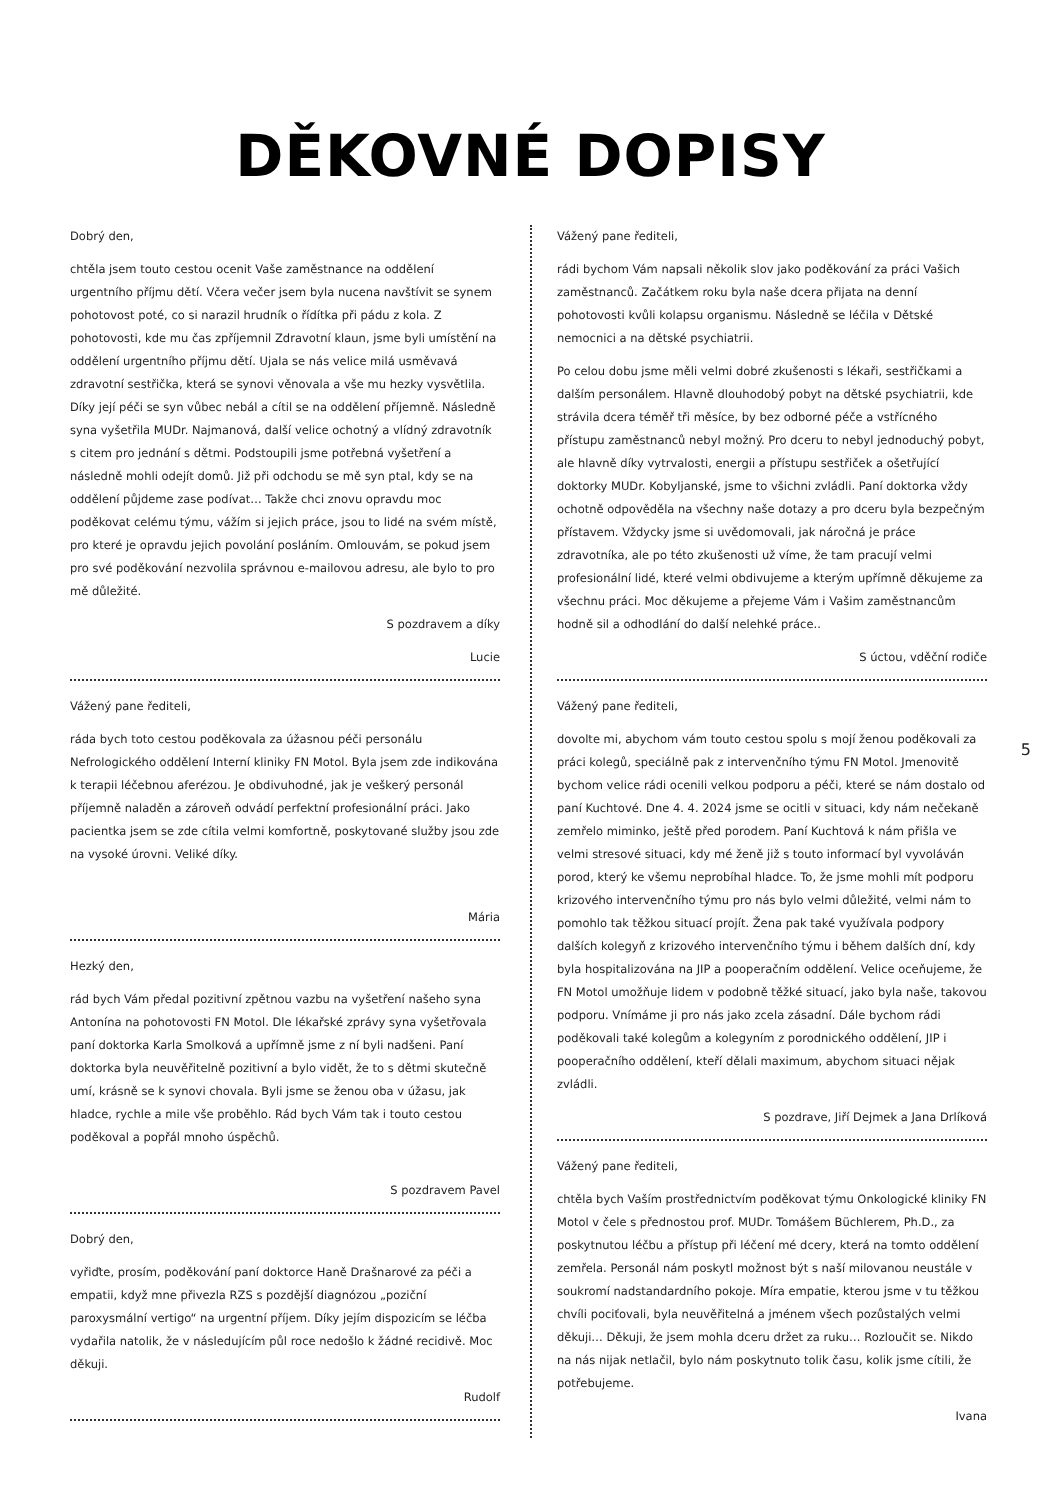DĚKOVNÉ DOPISY
Dobrý den,
chtěla jsem touto cestou ocenit Vaše zaměstnance na oddělení urgentního příjmu dětí. Včera večer jsem byla nucena navštívit se synem pohotovost poté, co si narazil hrudník o řídítka při pádu z kola. Z pohotovosti, kde mu čas zpříjemnil Zdravotní klaun, jsme byli umístění na oddělení urgentního příjmu dětí. Ujala se nás velice milá usměvavá zdravotní sestřička, která se synovi věnovala a vše mu hezky vysvětlila. Díky její péči se syn vůbec nebál a cítil se na oddělení příjemně. Následně syna vyšetřila MUDr. Najmanová, další velice ochotný a vlídný zdravotník s citem pro jednání s dětmi. Podstoupili jsme potřebná vyšetření a následně mohli odejít domů. Již při odchodu se mě syn ptal, kdy se na oddělení půjdeme zase podívat… Takže chci znovu opravdu moc poděkovat celému týmu, vážím si jejich práce, jsou to lidé na svém místě, pro které je opravdu jejich povolání posláním. Omlouvám, se pokud jsem pro své poděkování nezvolila správnou e-mailovou adresu, ale bylo to pro mě důležité.
S pozdravem a díky
Lucie
Vážený pane řediteli,
ráda bych toto cestou poděkovala za úžasnou péči personálu Nefrologického oddělení Interní kliniky FN Motol. Byla jsem zde indikována k terapii léčebnou aferézou. Je obdivuhodné, jak je veškerý personál příjemně naladěn a zároveň odvádí perfektní profesionální práci. Jako pacientka jsem se zde cítila velmi komfortně, poskytované služby jsou zde na vysoké úrovni. Veliké díky.
Mária
Hezký den,
rád bych Vám předal pozitivní zpětnou vazbu na vyšetření našeho syna Antonína na pohotovosti FN Motol. Dle lékařské zprávy syna vyšetřovala paní doktorka Karla Smolková a upřímně jsme z ní byli nadšeni. Paní doktorka byla neuvěřitelně pozitivní a bylo vidět, že to s dětmi skutečně umí, krásně se k synovi chovala. Byli jsme se ženou oba v úžasu, jak hladce, rychle a mile vše proběhlo. Rád bych Vám tak i touto cestou poděkoval a popřál mnoho úspěchů.
S pozdravem Pavel
Dobrý den,
vyřiďte, prosím, poděkování paní doktorce Haně Drašnarové za péči a empatii, když mne přivezla RZS s pozdější diagnózou „poziční paroxysmální vertigo“ na urgentní příjem. Díky jejím dispozicím se léčba vydařila natolik, že v následujícím půl roce nedošlo k žádné recidivě. Moc děkuji.
Rudolf
Vážený pane řediteli,
rádi bychom Vám napsali několik slov jako poděkování za práci Vašich zaměstnanců. Začátkem roku byla naše dcera přijata na denní pohotovosti kvůli kolapsu organismu. Následně se léčila v Dětské nemocnici a na dětské psychiatrii.
Po celou dobu jsme měli velmi dobré zkušenosti s lékaři, sestřičkami a dalším personálem. Hlavně dlouhodobý pobyt na dětské psychiatrii, kde strávila dcera téměř tři měsíce, by bez odborné péče a vstřícného přístupu zaměstnanců nebyl možný. Pro dceru to nebyl jednoduchý pobyt, ale hlavně díky vytrvalosti, energii a přístupu sestřiček a ošetřující doktorky MUDr. Kobyljanské, jsme to všichni zvládli. Paní doktorka vždy ochotně odpověděla na všechny naše dotazy a pro dceru byla bezpečným přístavem. Vždycky jsme si uvědomovali, jak náročná je práce zdravotníka, ale po této zkušenosti už víme, že tam pracují velmi profesionální lidé, které velmi obdivujeme a kterým upřímně děkujeme za všechnu práci. Moc děkujeme a přejeme Vám i Vašim zaměstnancům hodně sil a odhodlání do další nelehké práce..
S úctou, vděční rodiče
Vážený pane řediteli,
dovolte mi, abychom vám touto cestou spolu s mojí ženou poděkovali za práci kolegů, speciálně pak z intervenčního týmu FN Motol. Jmenovitě bychom velice rádi ocenili velkou podporu a péči, které se nám dostalo od paní Kuchtové. Dne 4. 4. 2024 jsme se ocitli v situaci, kdy nám nečekaně zemřelo miminko, ještě před porodem. Paní Kuchtová k nám přišla ve velmi stresové situaci, kdy mé ženě již s touto informací byl vyvoláván porod, který ke všemu neprobíhal hladce. To, že jsme mohli mít podporu krizového intervenčního týmu pro nás bylo velmi důležité, velmi nám to pomohlo tak těžkou situací projít. Žena pak také využívala podpory dalších kolegyň z krizového intervenčního týmu i během dalších dní, kdy byla hospitalizována na JIP a pooperačním oddělení. Velice oceňujeme, že FN Motol umožňuje lidem v podobně těžké situací, jako byla naše, takovou podporu. Vnímáme ji pro nás jako zcela zásadní. Dále bychom rádi poděkovali také kolegům a kolegyním z porodnického oddělení, JIP i pooperačního oddělení, kteří dělali maximum, abychom situaci nějak zvládli.
S pozdrave, Jiří Dejmek a Jana Drlíková
Vážený pane řediteli,
chtěla bych Vaším prostřednictvím poděkovat týmu Onkologické kliniky FN Motol v čele s přednostou prof. MUDr. Tomášem Büchlerem, Ph.D., za poskytnutou léčbu a přístup při léčení mé dcery, která na tomto oddělení zemřela. Personál nám poskytl možnost být s naší milovanou neustále v soukromí nadstandardního pokoje. Míra empatie, kterou jsme v tu těžkou chvíli pociťovali, byla neuvěřitelná a jménem všech pozůstalých velmi děkuji… Děkuji, že jsem mohla dceru držet za ruku… Rozloučit se. Nikdo na nás nijak netlačil, bylo nám poskytnuto tolik času, kolik jsme cítili, že potřebujeme.
Ivana
5